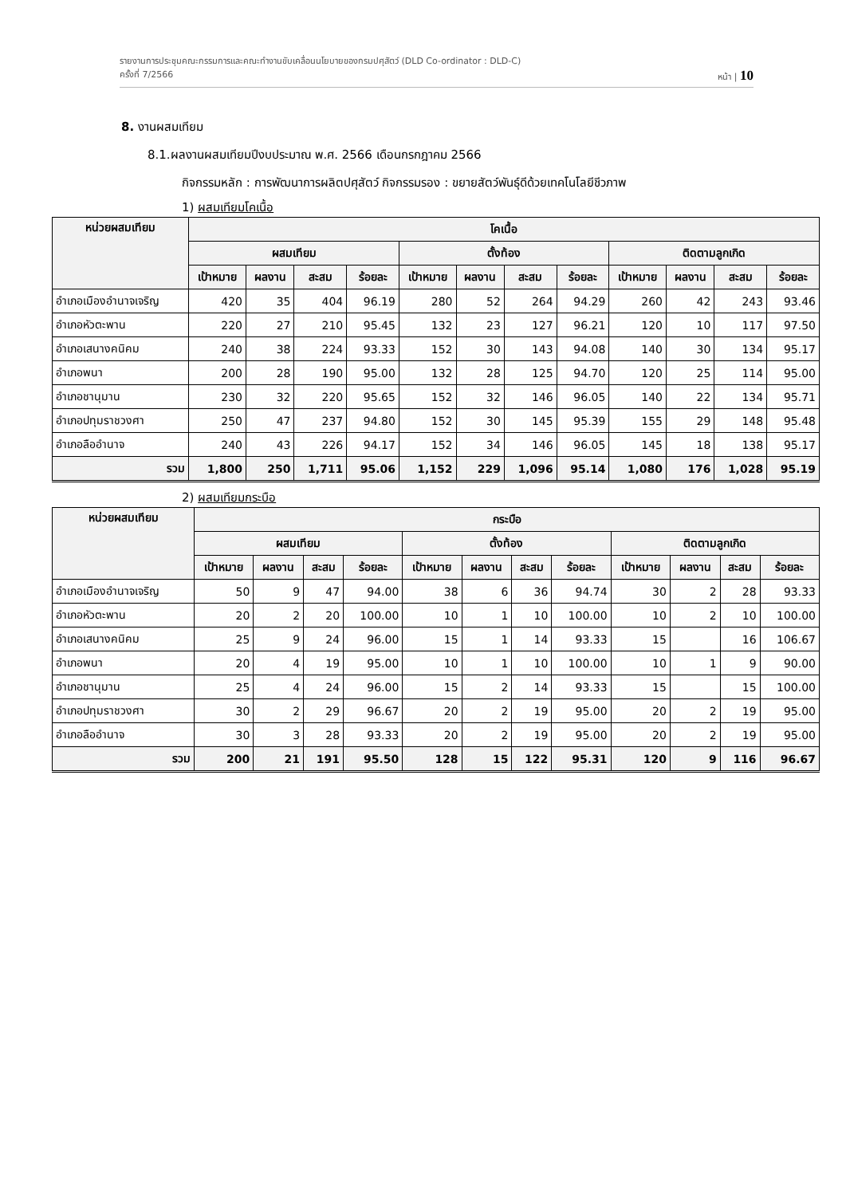รายงานการประชุมคณะกรรมการและคณะทำงานขับเคลื่อนนโยบายของกรมปศุสัตว์ (DLD Co-ordinator : DLD-C)
ครั้งที่ 7/2566 หน้า | 10
8. งานผสมเทียม
8.1.ผลงานผสมเทียมปีงบประมาณ พ.ศ. 2566 เดือนกรกฎาคม 2566
กิจกรรมหลัก : การพัฒนาการผลิตปศุสัตว์ กิจกรรมรอง : ขยายสัตว์พันธุ์ดีด้วยเทคโนโลยีชีวภาพ
1) ผสมเทียมโคเนื้อ
| หน่วยผสมเทียม | โคเนื้อ | | | | | | | | | | | |
| --- | --- | --- | --- | --- | --- | --- | --- | --- | --- | --- | --- | --- |
| | ผสมเทียม | | | | ตั้งท้อง | | | | ติดตามลูกเกิด | | | |
| | เป้าหมาย | ผลงาน | สะสม | ร้อยละ | เป้าหมาย | ผลงาน | สะสม | ร้อยละ | เป้าหมาย | ผลงาน | สะสม | ร้อยละ |
| อำเภอเมืองอำนาจเจริญ | 420 | 35 | 404 | 96.19 | 280 | 52 | 264 | 94.29 | 260 | 42 | 243 | 93.46 |
| อำเภอหัวตะพาน | 220 | 27 | 210 | 95.45 | 132 | 23 | 127 | 96.21 | 120 | 10 | 117 | 97.50 |
| อำเภอเสนางคนิคม | 240 | 38 | 224 | 93.33 | 152 | 30 | 143 | 94.08 | 140 | 30 | 134 | 95.17 |
| อำเภอพนา | 200 | 28 | 190 | 95.00 | 132 | 28 | 125 | 94.70 | 120 | 25 | 114 | 95.00 |
| อำเภอชานุมาน | 230 | 32 | 220 | 95.65 | 152 | 32 | 146 | 96.05 | 140 | 22 | 134 | 95.71 |
| อำเภอปทุมราชวงศา | 250 | 47 | 237 | 94.80 | 152 | 30 | 145 | 95.39 | 155 | 29 | 148 | 95.48 |
| อำเภอลืออำนาจ | 240 | 43 | 226 | 94.17 | 152 | 34 | 146 | 96.05 | 145 | 18 | 138 | 95.17 |
| รวม | 1,800 | 250 | 1,711 | 95.06 | 1,152 | 229 | 1,096 | 95.14 | 1,080 | 176 | 1,028 | 95.19 |
2) ผสมเทียมกระบือ
| หน่วยผสมเทียม | กระบือ | | | | | | | | | | | |
| --- | --- | --- | --- | --- | --- | --- | --- | --- | --- | --- | --- | --- |
| | ผสมเทียม | | | | ตั้งท้อง | | | | ติดตามลูกเกิด | | | |
| | เป้าหมาย | ผลงาน | สะสม | ร้อยละ | เป้าหมาย | ผลงาน | สะสม | ร้อยละ | เป้าหมาย | ผลงาน | สะสม | ร้อยละ |
| อำเภอเมืองอำนาจเจริญ | 50 | 9 | 47 | 94.00 | 38 | 6 | 36 | 94.74 | 30 | 2 | 28 | 93.33 |
| อำเภอหัวตะพาน | 20 | 2 | 20 | 100.00 | 10 | 1 | 10 | 100.00 | 10 | 2 | 10 | 100.00 |
| อำเภอเสนางคนิคม | 25 | 9 | 24 | 96.00 | 15 | 1 | 14 | 93.33 | 15 | | 16 | 106.67 |
| อำเภอพนา | 20 | 4 | 19 | 95.00 | 10 | 1 | 10 | 100.00 | 10 | 1 | 9 | 90.00 |
| อำเภอชานุมาน | 25 | 4 | 24 | 96.00 | 15 | 2 | 14 | 93.33 | 15 | | 15 | 100.00 |
| อำเภอปทุมราชวงศา | 30 | 2 | 29 | 96.67 | 20 | 2 | 19 | 95.00 | 20 | 2 | 19 | 95.00 |
| อำเภอลืออำนาจ | 30 | 3 | 28 | 93.33 | 20 | 2 | 19 | 95.00 | 20 | 2 | 19 | 95.00 |
| รวม | 200 | 21 | 191 | 95.50 | 128 | 15 | 122 | 95.31 | 120 | 9 | 116 | 96.67 |